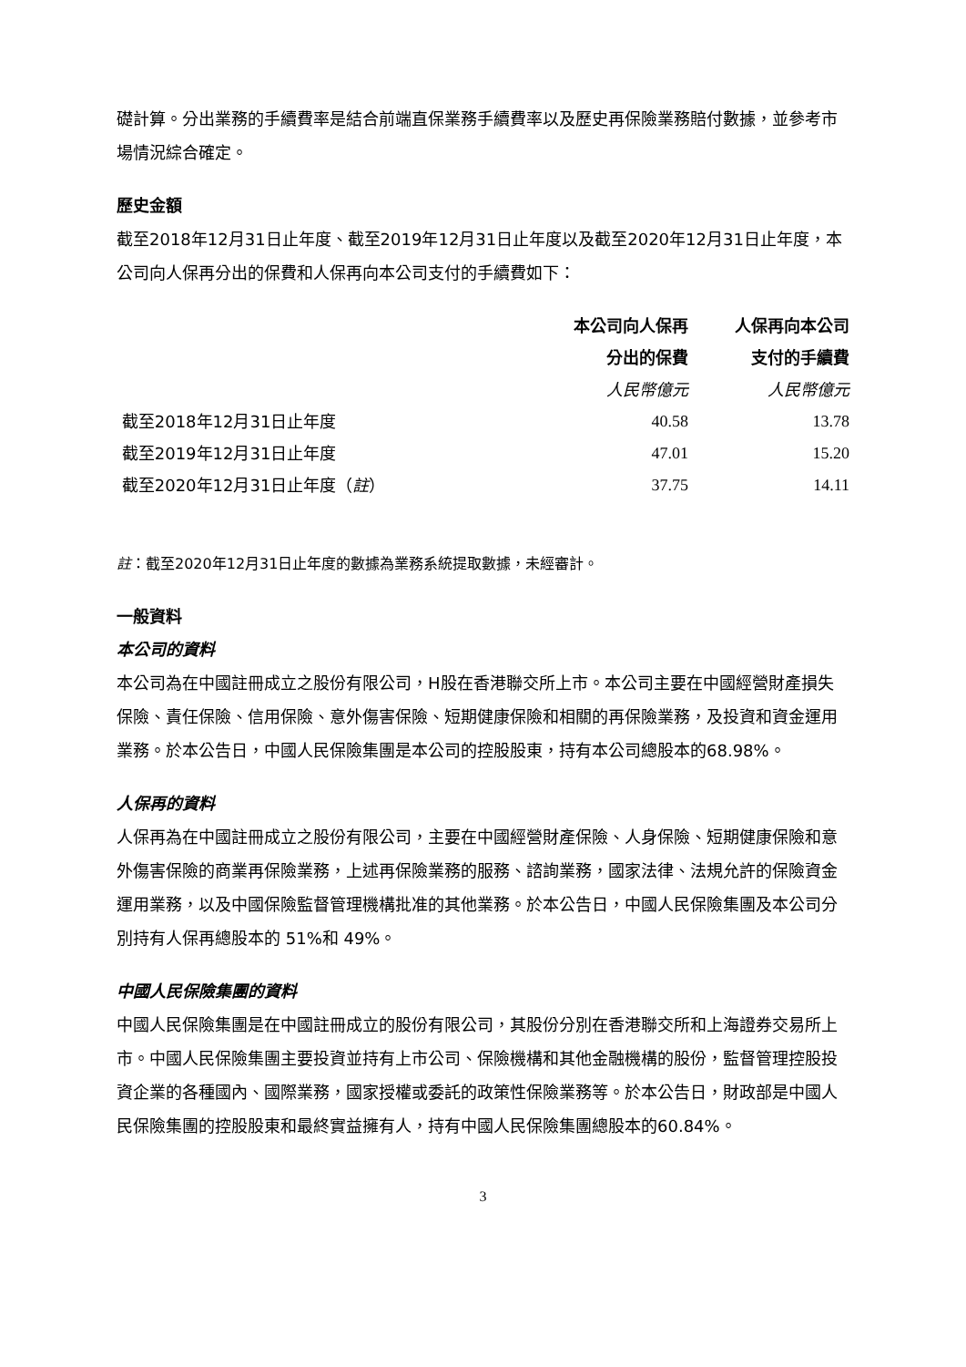礎計算。分出業務的手續費率是結合前端直保業務手續費率以及歷史再保險業務賠付數據，並參考市場情況綜合確定。
歷史金額
截至2018年12月31日止年度、截至2019年12月31日止年度以及截至2020年12月31日止年度，本公司向人保再分出的保費和人保再向本公司支付的手續費如下：
| | 本公司向人保再 分出的保費 | 人保再向本公司 支付的手續費 |
| --- | --- | --- |
| | 人民幣億元 | 人民幣億元 |
| 截至2018年12月31日止年度 | 40.58 | 13.78 |
| 截至2019年12月31日止年度 | 47.01 | 15.20 |
| 截至2020年12月31日止年度（ 註 ） | 37.75 | 14.11 |
註：截至2020年12月31日止年度的數據為業務系統提取數據，未經審計。
一般資料
本公司的資料
本公司為在中國註冊成立之股份有限公司，H股在香港聯交所上市。本公司主要在中國經營財產損失保險、責任保險、信用保險、意外傷害保險、短期健康保險和相關的再保險業務，及投資和資金運用業務。於本公告日，中國人民保險集團是本公司的控股股東，持有本公司總股本的68.98%。
人保再的資料
人保再為在中國註冊成立之股份有限公司，主要在中國經營財產保險、人身保險、短期健康保險和意外傷害保險的商業再保險業務，上述再保險業務的服務、諮詢業務，國家法律、法規允許的保險資金運用業務，以及中國保險監督管理機構批准的其他業務。於本公告日，中國人民保險集團及本公司分別持有人保再總股本的 51%和 49%。
中國人民保險集團的資料
中國人民保險集團是在中國註冊成立的股份有限公司，其股份分別在香港聯交所和上海證券交易所上市。中國人民保險集團主要投資並持有上市公司、保險機構和其他金融機構的股份，監督管理控股投資企業的各種國內、國際業務，國家授權或委託的政策性保險業務等。於本公告日，財政部是中國人民保險集團的控股股東和最終實益擁有人，持有中國人民保險集團總股本的60.84%。
3